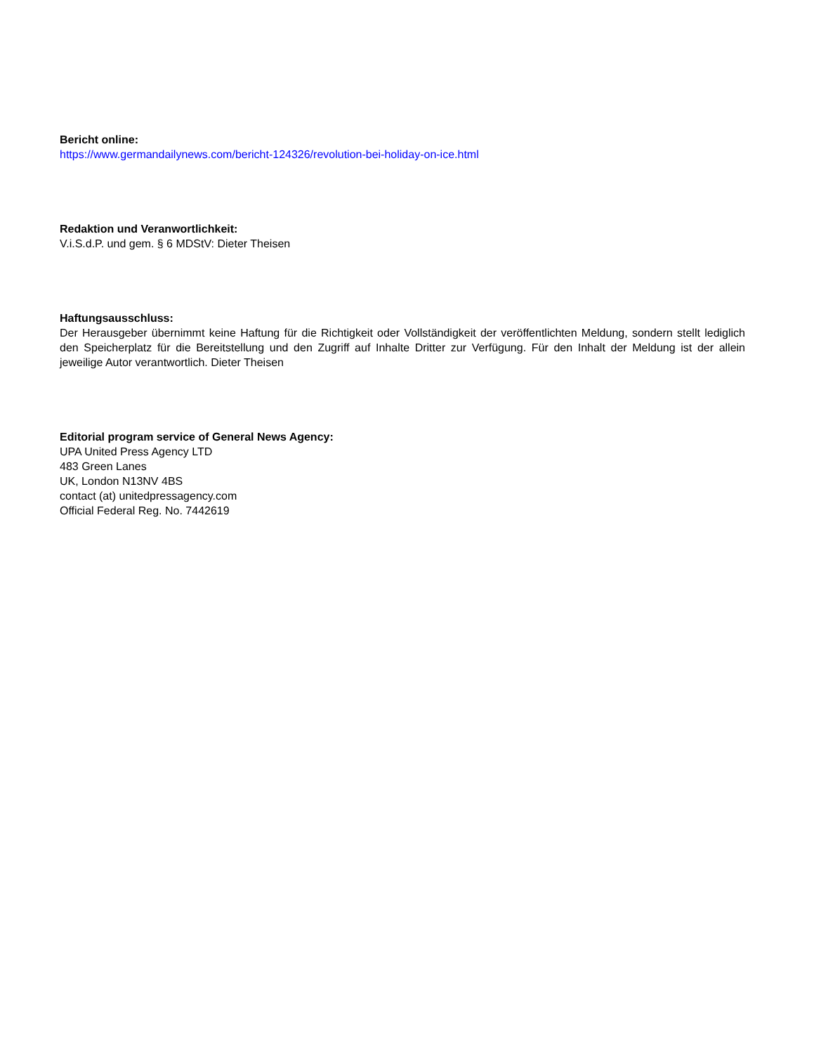Bericht online:
https://www.germandailynews.com/bericht-124326/revolution-bei-holiday-on-ice.html
Redaktion und Veranwortlichkeit:
V.i.S.d.P. und gem. § 6 MDStV: Dieter Theisen
Haftungsausschluss:
Der Herausgeber übernimmt keine Haftung für die Richtigkeit oder Vollständigkeit der veröffentlichten Meldung, sondern stellt lediglich den Speicherplatz für die Bereitstellung und den Zugriff auf Inhalte Dritter zur Verfügung. Für den Inhalt der Meldung ist der allein jeweilige Autor verantwortlich. Dieter Theisen
Editorial program service of General News Agency:
UPA United Press Agency LTD
483 Green Lanes
UK, London N13NV 4BS
contact (at) unitedpressagency.com
Official Federal Reg. No. 7442619